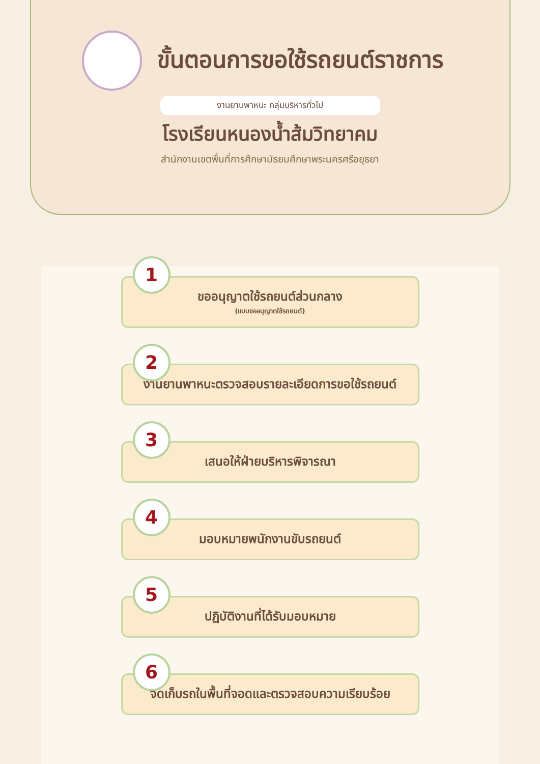ขั้นตอนการขอใช้รถยนต์ราชการ
งานยานพาหนะ กลุ่มบริหารทั่วไป
โรงเรียนหนองน้ำส้มวิทยาคม
สำนักงานเขตพื้นที่การศึกษามัธยมศึกษาพระนครศรีอยุธยา
1
ขออนุญาตใช้รถยนต์ส่วนกลาง
(แบบขออนุญาตใช้รถยนต์)
2
งานยานพาหนะตรวจสอบรายละเอียดการขอใช้รถยนต์
3
เสนอให้ฝ่ายบริหารพิจารณา
4
มอบหมายพนักงานขับรถยนต์
5
ปฏิบัติงานที่ได้รับมอบหมาย
6
จัดเก็บรถในพื้นที่จอดและตรวจสอบความเรียบร้อย